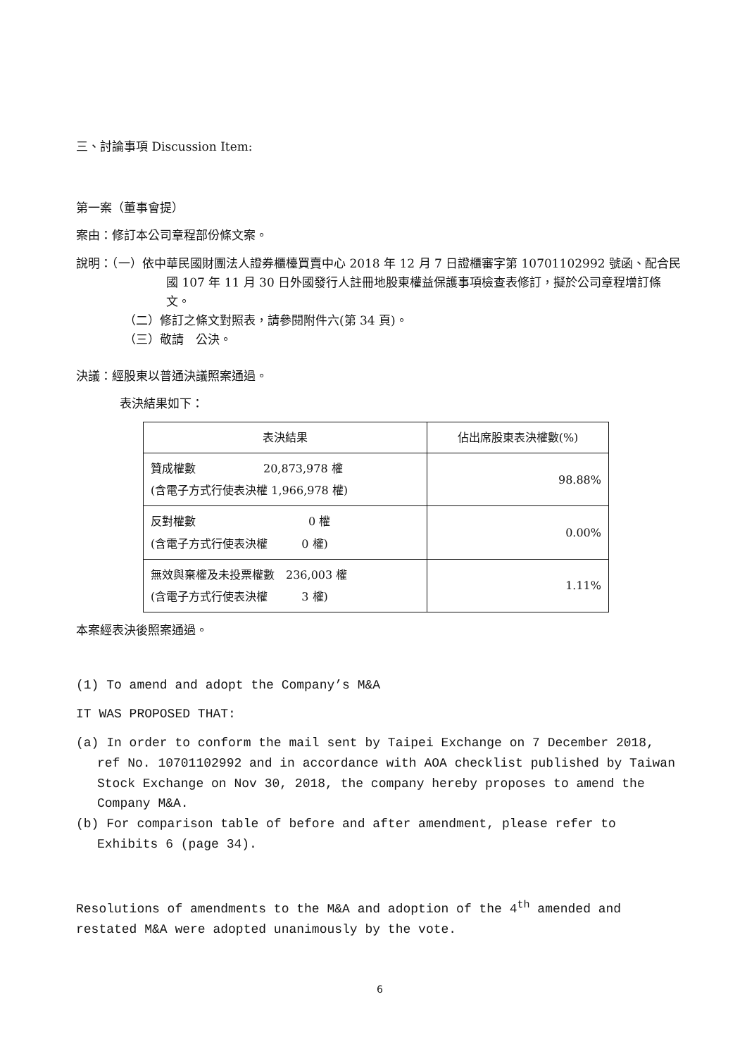三、討論事項 Discussion Item:
第一案（董事會提）
案由：修訂本公司章程部份條文案。
說明：（一）依中華民國財團法人證券櫃檯買賣中心 2018 年 12 月 7 日證櫃審字第 10701102992 號函、配合民國 107 年 11 月 30 日外國發行人註冊地股東權益保護事項檢查表修訂，擬於公司章程增訂條文。
（二）修訂之條文對照表，請參閱附件六(第 34 頁)。
（三）敬請　公決。
決議：經股東以普通決議照案通過。
表決結果如下：
| 表決結果 | 佔出席股東表決權數(%) |
| --- | --- |
| 贊成權數 20,873,978 權 (含電子方式行使表決權 1,966,978 權) | 98.88% |
| 反對權數 0 權 (含電子方式行使表決權 0 權) | 0.00% |
| 無效與棄權及未投票權數 236,003 權 (含電子方式行使表決權 3 權) | 1.11% |
本案經表決後照案通過。
(1) To amend and adopt the Company’s M&A
IT WAS PROPOSED THAT:
(a) In order to conform the mail sent by Taipei Exchange on 7 December 2018, ref No. 10701102992 and in accordance with AOA checklist published by Taiwan Stock Exchange on Nov 30, 2018, the company hereby proposes to amend the Company M&A.
(b) For comparison table of before and after amendment, please refer to Exhibits 6 (page 34).
Resolutions of amendments to the M&A and adoption of the 4<sup>th</sup> amended and restated M&A were adopted unanimously by the vote.
6